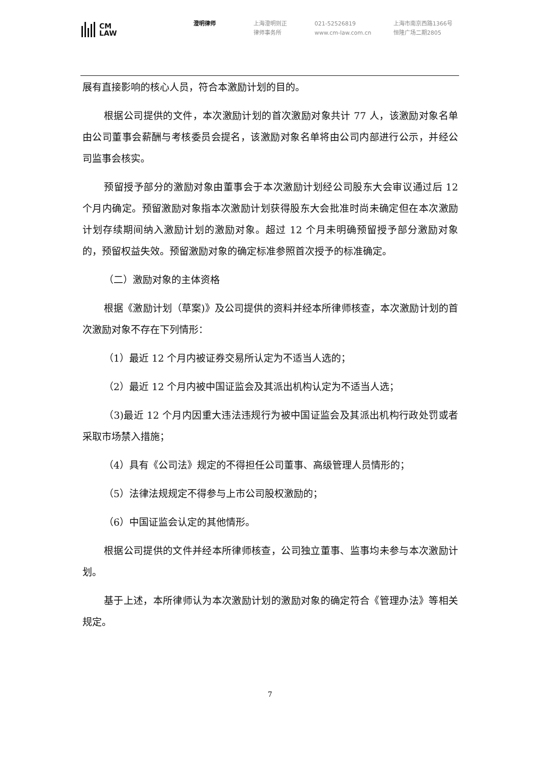CM
LAW
澄明律师 上海澄明则正
律师事务所
021-52526819
www.cm-law.com.cn
上海市南京西路1366号
恒隆广场二期2805
展有直接影响的核心人员，符合本激励计划的目的。
根据公司提供的文件，本次激励计划的首次激励对象共计 77 人，该激励对象名单由公司董事会薪酬与考核委员会提名，该激励对象名单将由公司内部进行公示，并经公司监事会核实。
预留授予部分的激励对象由董事会于本次激励计划经公司股东大会审议通过后 12 个月内确定。预留激励对象指本次激励计划获得股东大会批准时尚未确定但在本次激励计划存续期间纳入激励计划的激励对象。超过 12 个月未明确预留授予部分激励对象的，预留权益失效。预留激励对象的确定标准参照首次授予的标准确定。
（二）激励对象的主体资格
根据《激励计划（草案)》及公司提供的资料并经本所律师核查，本次激励计划的首次激励对象不存在下列情形：
（1）最近 12 个月内被证券交易所认定为不适当人选的；
（2）最近 12 个月内被中国证监会及其派出机构认定为不适当人选；
（3)最近 12 个月内因重大违法违规行为被中国证监会及其派出机构行政处罚或者采取市场禁入措施；
（4）具有《公司法》规定的不得担任公司董事、高级管理人员情形的；
（5）法律法规规定不得参与上市公司股权激励的；
（6）中国证监会认定的其他情形。
根据公司提供的文件并经本所律师核查，公司独立董事、监事均未参与本次激励计划。
基于上述，本所律师认为本次激励计划的激励对象的确定符合《管理办法》等相关规定。
7